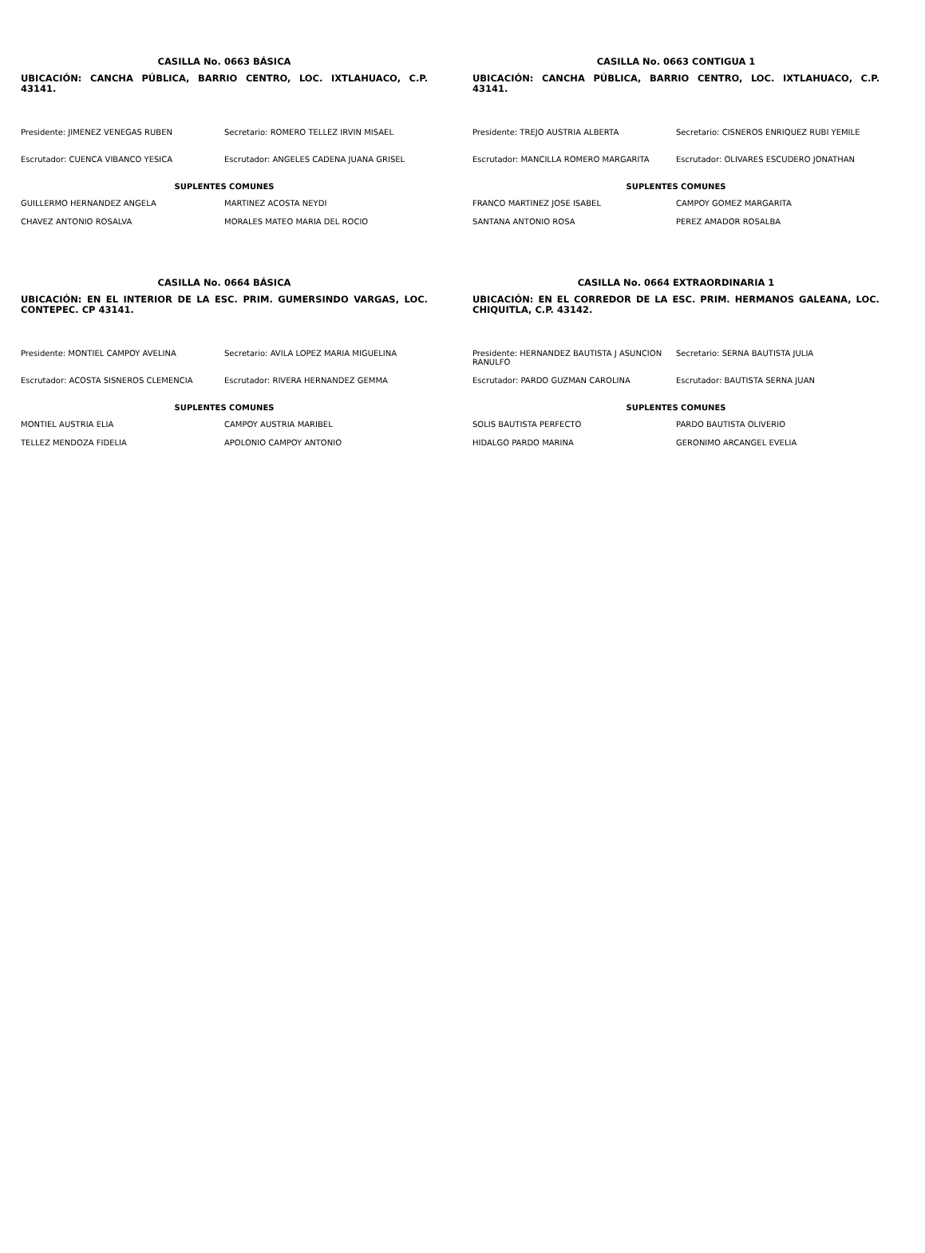CASILLA No. 0663 BÁSICA
UBICACIÓN: CANCHA PÚBLICA, BARRIO CENTRO, LOC. IXTLAHUACO, C.P. 43141.
| Presidente: JIMENEZ VENEGAS RUBEN | Secretario: ROMERO TELLEZ IRVIN MISAEL |
| Escrutador: CUENCA VIBANCO YESICA | Escrutador: ANGELES CADENA JUANA GRISEL |
| SUPLENTES COMUNES | |
| GUILLERMO HERNANDEZ ANGELA | MARTINEZ ACOSTA NEYDI |
| CHAVEZ ANTONIO ROSALVA | MORALES MATEO MARIA DEL ROCIO |
CASILLA No. 0663 CONTIGUA 1
UBICACIÓN: CANCHA PÚBLICA, BARRIO CENTRO, LOC. IXTLAHUACO, C.P. 43141.
| Presidente: TREJO AUSTRIA ALBERTA | Secretario: CISNEROS ENRIQUEZ RUBI YEMILE |
| Escrutador: MANCILLA ROMERO MARGARITA | Escrutador: OLIVARES ESCUDERO JONATHAN |
| SUPLENTES COMUNES | |
| FRANCO MARTINEZ JOSE ISABEL | CAMPOY GOMEZ MARGARITA |
| SANTANA ANTONIO ROSA | PEREZ AMADOR ROSALBA |
CASILLA No. 0664 BÁSICA
UBICACIÓN: EN EL INTERIOR DE LA ESC. PRIM. GUMERSINDO VARGAS, LOC. CONTEPEC. CP 43141.
| Presidente: MONTIEL CAMPOY AVELINA | Secretario: AVILA LOPEZ MARIA MIGUELINA |
| Escrutador: ACOSTA SISNEROS CLEMENCIA | Escrutador: RIVERA HERNANDEZ GEMMA |
| SUPLENTES COMUNES | |
| MONTIEL AUSTRIA ELIA | CAMPOY AUSTRIA MARIBEL |
| TELLEZ MENDOZA FIDELIA | APOLONIO CAMPOY ANTONIO |
CASILLA No. 0664 EXTRAORDINARIA 1
UBICACIÓN: EN EL CORREDOR DE LA ESC. PRIM. HERMANOS GALEANA, LOC. CHIQUITLA, C.P. 43142.
| Presidente: HERNANDEZ BAUTISTA J ASUNCION RANULFO | Secretario: SERNA BAUTISTA JULIA |
| Escrutador: PARDO GUZMAN CAROLINA | Escrutador: BAUTISTA SERNA JUAN |
| SUPLENTES COMUNES | |
| SOLIS BAUTISTA PERFECTO | PARDO BAUTISTA OLIVERIO |
| HIDALGO PARDO MARINA | GERONIMO ARCANGEL EVELIA |